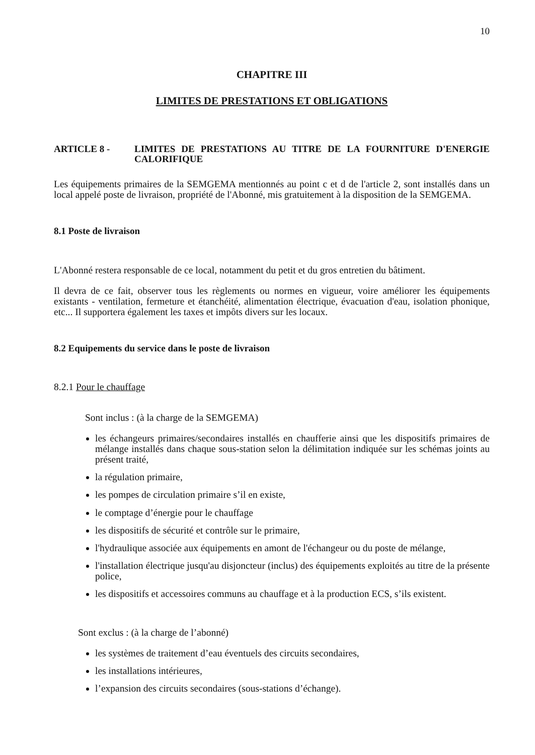10
CHAPITRE III
LIMITES DE PRESTATIONS ET OBLIGATIONS
ARTICLE 8 - LIMITES DE PRESTATIONS AU TITRE DE LA FOURNITURE D'ENERGIE CALORIFIQUE
Les équipements primaires de la SEMGEMA mentionnés au point c et d de l'article 2, sont installés dans un local appelé poste de livraison, propriété de l'Abonné, mis gratuitement à la disposition de la SEMGEMA.
8.1 Poste de livraison
L'Abonné restera responsable de ce local, notamment du petit et du gros entretien du bâtiment.
Il devra de ce fait, observer tous les règlements ou normes en vigueur, voire améliorer les équipements existants - ventilation, fermeture et étanchéité, alimentation électrique, évacuation d'eau, isolation phonique, etc... Il supportera également les taxes et impôts divers sur les locaux.
8.2 Equipements du service dans le poste de livraison
8.2.1 Pour le chauffage
Sont inclus : (à la charge de la SEMGEMA)
les échangeurs primaires/secondaires installés en chaufferie ainsi que les dispositifs primaires de mélange installés dans chaque sous-station selon la délimitation indiquée sur les schémas joints au présent traité,
la régulation primaire,
les pompes de circulation primaire s’il en existe,
le comptage d’énergie pour le chauffage
les dispositifs de sécurité et contrôle sur le primaire,
l'hydraulique associée aux équipements en amont de l'échangeur ou du poste de mélange,
l'installation électrique jusqu'au disjoncteur (inclus) des équipements exploités au titre de la présente police,
les dispositifs et accessoires communs au chauffage et à la production ECS, s’ils existent.
Sont exclus : (à la charge de l’abonné)
les systèmes de traitement d’eau éventuels des circuits secondaires,
les installations intérieures,
l’expansion des circuits secondaires (sous-stations d’échange).